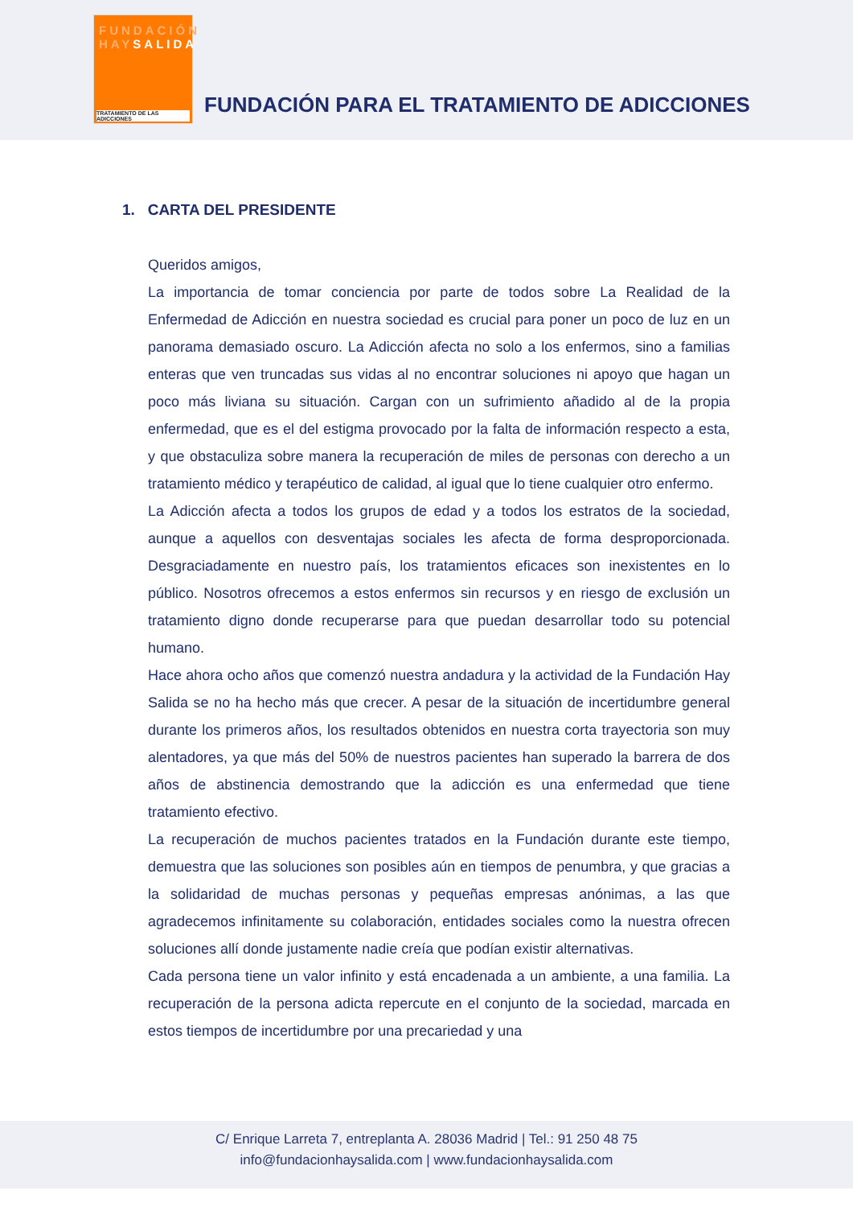FUNDACIÓN
HAYSALIDA
TRATAMIENTO DE LAS ADICCIONES
FUNDACIÓN PARA EL TRATAMIENTO DE ADICCIONES
1. CARTA DEL PRESIDENTE
Queridos amigos,
La importancia de tomar conciencia por parte de todos sobre La Realidad de la Enfermedad de Adicción en nuestra sociedad es crucial para poner un poco de luz en un panorama demasiado oscuro. La Adicción afecta no solo a los enfermos, sino a familias enteras que ven truncadas sus vidas al no encontrar soluciones ni apoyo que hagan un poco más liviana su situación. Cargan con un sufrimiento añadido al de la propia enfermedad, que es el del estigma provocado por la falta de información respecto a esta, y que obstaculiza sobre manera la recuperación de miles de personas con derecho a un tratamiento médico y terapéutico de calidad, al igual que lo tiene cualquier otro enfermo.
La Adicción afecta a todos los grupos de edad y a todos los estratos de la sociedad, aunque a aquellos con desventajas sociales les afecta de forma desproporcionada. Desgraciadamente en nuestro país, los tratamientos eficaces son inexistentes en lo público. Nosotros ofrecemos a estos enfermos sin recursos y en riesgo de exclusión un tratamiento digno donde recuperarse para que puedan desarrollar todo su potencial humano.
Hace ahora ocho años que comenzó nuestra andadura y la actividad de la Fundación Hay Salida se no ha hecho más que crecer. A pesar de la situación de incertidumbre general durante los primeros años, los resultados obtenidos en nuestra corta trayectoria son muy alentadores, ya que más del 50% de nuestros pacientes han superado la barrera de dos años de abstinencia demostrando que la adicción es una enfermedad que tiene tratamiento efectivo.
La recuperación de muchos pacientes tratados en la Fundación durante este tiempo, demuestra que las soluciones son posibles aún en tiempos de penumbra, y que gracias a la solidaridad de muchas personas y pequeñas empresas anónimas, a las que agradecemos infinitamente su colaboración, entidades sociales como la nuestra ofrecen soluciones allí donde justamente nadie creía que podían existir alternativas.
Cada persona tiene un valor infinito y está encadenada a un ambiente, a una familia. La recuperación de la persona adicta repercute en el conjunto de la sociedad, marcada en estos tiempos de incertidumbre por una precariedad y una
C/ Enrique Larreta 7, entreplanta A. 28036 Madrid | Tel.: 91 250 48 75
info@fundacionhaysalida.com | www.fundacionhaysalida.com